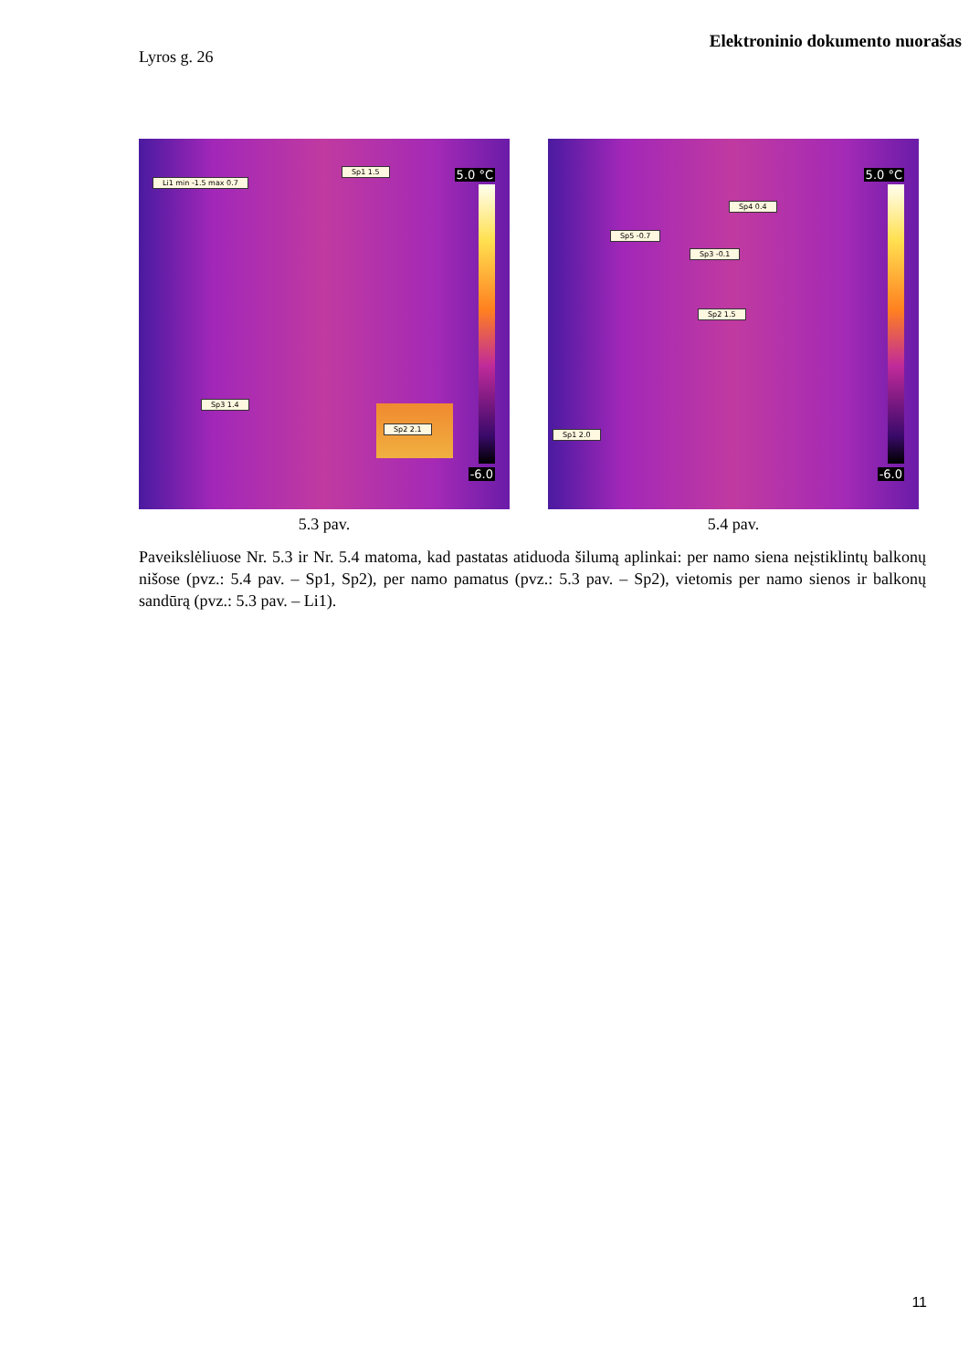Elektroninio dokumento nuorašas
Lyros g. 26
Li1 min -1.5 max 0.7
Sp1 1.5
Sp3 1.4
Sp2 2.1
5.0 °C
-6.0
5.3 pav.
Sp4 0.4
Sp5 -0.7
Sp3 -0.1
Sp2 1.5
Sp1 2.0
5.0 °C
-6.0
5.4 pav.
Paveikslėliuose Nr. 5.3 ir Nr. 5.4 matoma, kad pastatas atiduoda šilumą aplinkai: per namo siena neįstiklintų balkonų nišose (pvz.: 5.4 pav. – Sp1, Sp2), per namo pamatus (pvz.: 5.3 pav. – Sp2), vietomis per namo sienos ir balkonų sandūrą (pvz.: 5.3 pav. – Li1).
11